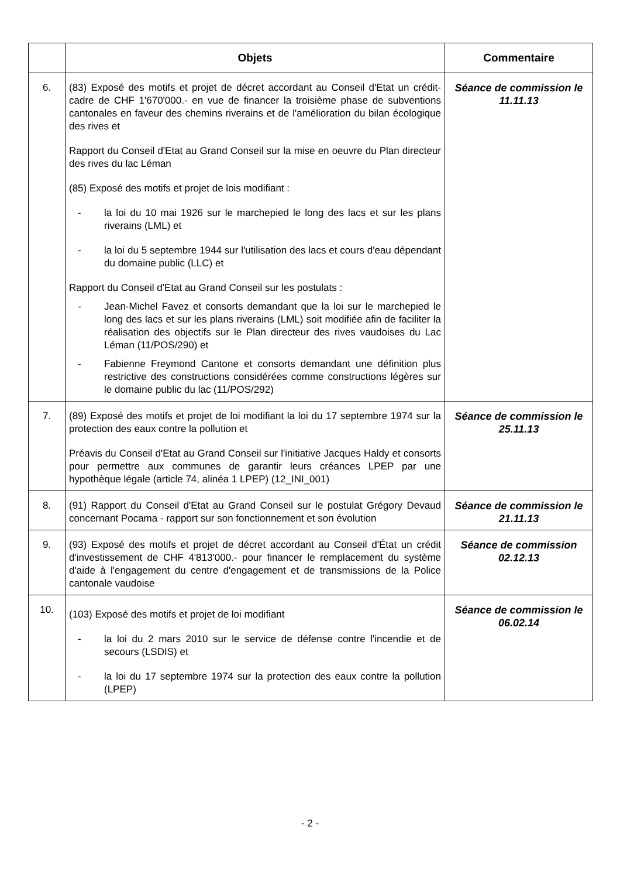| | Objets | Commentaire |
| --- | --- | --- |
| 6. | (83) Exposé des motifs et projet de décret accordant au Conseil d'Etat un crédit-cadre de CHF 1'670'000.- en vue de financer la troisième phase de subventions cantonales en faveur des chemins riverains et de l'amélioration du bilan écologique des rives et Rapport du Conseil d'Etat au Grand Conseil sur la mise en oeuvre du Plan directeur des rives du lac Léman (85) Exposé des motifs et projet de lois modifiant : - la loi du 10 mai 1926 sur le marchepied le long des lacs et sur les plans riverains (LML) et - la loi du 5 septembre 1944 sur l'utilisation des lacs et cours d'eau dépendant du domaine public (LLC) et Rapport du Conseil d'Etat au Grand Conseil sur les postulats : - Jean-Michel Favez et consorts demandant que la loi sur le marchepied le long des lacs et sur les plans riverains (LML) soit modifiée afin de faciliter la réalisation des objectifs sur le Plan directeur des rives vaudoises du Lac Léman (11/POS/290) et - Fabienne Freymond Cantone et consorts demandant une définition plus restrictive des constructions considérées comme constructions légères sur le domaine public du lac (11/POS/292) | Séance de commission le 11.11.13 |
| 7. | (89) Exposé des motifs et projet de loi modifiant la loi du 17 septembre 1974 sur la protection des eaux contre la pollution et Préavis du Conseil d'Etat au Grand Conseil sur l'initiative Jacques Haldy et consorts pour permettre aux communes de garantir leurs créances LPEP par une hypothèque légale (article 74, alinéa 1 LPEP) (12_INI_001) | Séance de commission le 25.11.13 |
| 8. | (91) Rapport du Conseil d'Etat au Grand Conseil sur le postulat Grégory Devaud concernant Pocama - rapport sur son fonctionnement et son évolution | Séance de commission le 21.11.13 |
| 9. | (93) Exposé des motifs et projet de décret accordant au Conseil d'État un crédit d'investissement de CHF 4'813'000.- pour financer le remplacement du système d'aide à l'engagement du centre d'engagement et de transmissions de la Police cantonale vaudoise | Séance de commission 02.12.13 |
| 10. | (103) Exposé des motifs et projet de loi modifiant - la loi du 2 mars 2010 sur le service de défense contre l'incendie et de secours (LSDIS) et - la loi du 17 septembre 1974 sur la protection des eaux contre la pollution (LPEP) | Séance de commission le 06.02.14 |
- 2 -